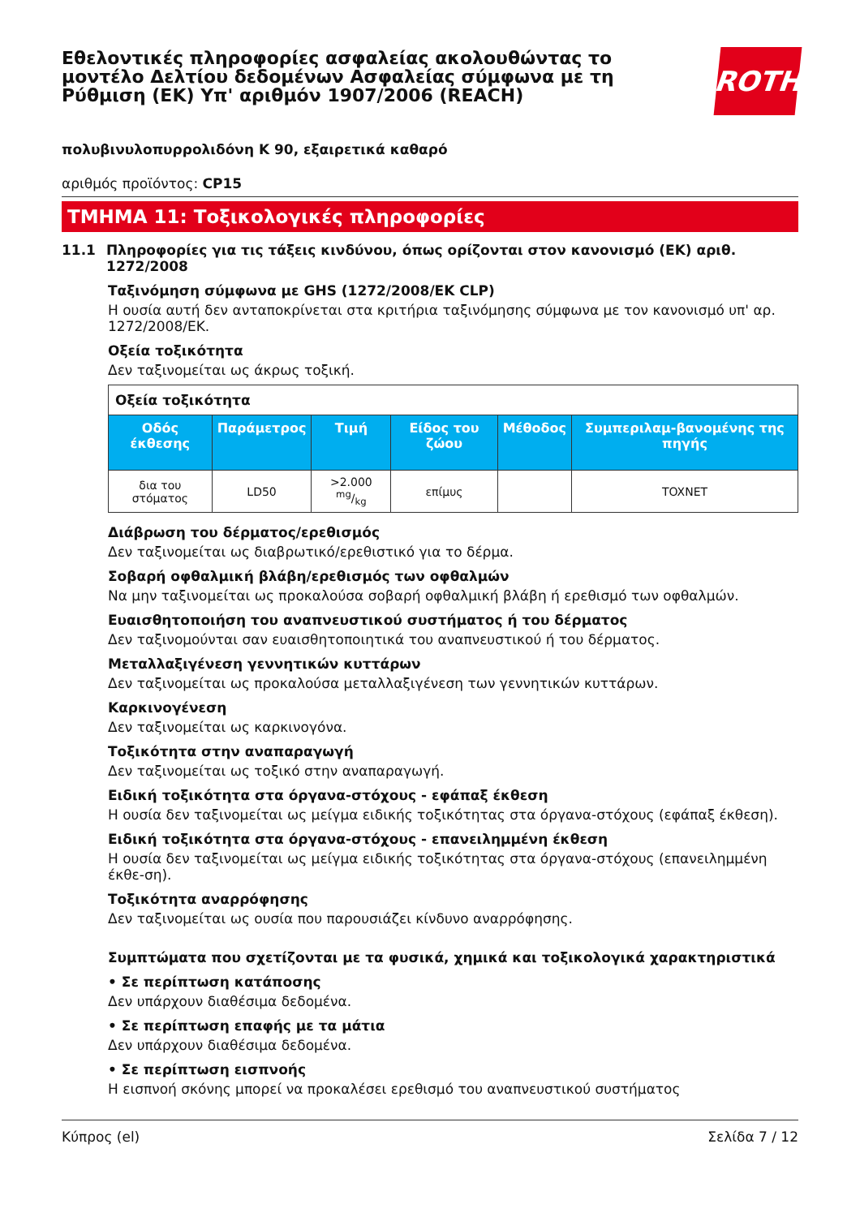Εθελοντικές πληροφορίες ασφαλείας ακολουθώντας το μοντέλο Δελτίου δεδομένων Ασφαλείας σύμφωνα με τη Ρύθμιση (ΕΚ) Υπ' αριθμόν 1907/2006 (REACH)
ROTH
πολυβινυλοπυρρολιδόνη K 90, εξαιρετικά καθαρό
αριθμός προϊόντος: CP15
ΤΜΗΜΑ 11: Τοξικολογικές πληροφορίες
11.1 Πληροφορίες για τις τάξεις κινδύνου, όπως ορίζονται στον κανονισμό (ΕΚ) αριθ. 1272/2008
Ταξινόμηση σύμφωνα με GHS (1272/2008/ΕΚ CLP)
Η ουσία αυτή δεν ανταποκρίνεται στα κριτήρια ταξινόμησης σύμφωνα με τον κανονισμό υπ' αρ. 1272/2008/ΕΚ.
Οξεία τοξικότητα
Δεν ταξινομείται ως άκρως τοξική.
| Οξεία τοξικότητα | | | | | |
| Οδός έκθεσης | Παράμετρος | Τιμή | Είδος του ζώου | Μέθοδος | Συμπεριλαμ-βανομένης της πηγής |
| δια του στόματος | LD50 | >2.000 mg/kg | επίμυς | | TOXNET |
Διάβρωση του δέρματος/ερεθισμός
Δεν ταξινομείται ως διαβρωτικό/ερεθιστικό για το δέρμα.
Σοβαρή οφθαλμική βλάβη/ερεθισμός των οφθαλμών
Να μην ταξινομείται ως προκαλούσα σοβαρή οφθαλμική βλάβη ή ερεθισμό των οφθαλμών.
Ευαισθητοποιήση του αναπνευστικού συστήματος ή του δέρματος
Δεν ταξινομούνται σαν ευαισθητοποιητικά του αναπνευστικού ή του δέρματος.
Μεταλλαξιγένεση γεννητικών κυττάρων
Δεν ταξινομείται ως προκαλούσα μεταλλαξιγένεση των γεννητικών κυττάρων.
Καρκινογένεση
Δεν ταξινομείται ως καρκινογόνα.
Τοξικότητα στην αναπαραγωγή
Δεν ταξινομείται ως τοξικό στην αναπαραγωγή.
Ειδική τοξικότητα στα όργανα-στόχους - εφάπαξ έκθεση
Η ουσία δεν ταξινομείται ως μείγμα ειδικής τοξικότητας στα όργανα-στόχους (εφάπαξ έκθεση).
Ειδική τοξικότητα στα όργανα-στόχους - επανειλημμένη έκθεση
Η ουσία δεν ταξινομείται ως μείγμα ειδικής τοξικότητας στα όργανα-στόχους (επανειλημμένη έκθε-ση).
Τοξικότητα αναρρόφησης
Δεν ταξινομείται ως ουσία που παρουσιάζει κίνδυνο αναρρόφησης.
Συμπτώματα που σχετίζονται με τα φυσικά, χημικά και τοξικολογικά χαρακτηριστικά
• Σε περίπτωση κατάποσης
Δεν υπάρχουν διαθέσιμα δεδομένα.
• Σε περίπτωση επαφής με τα μάτια
Δεν υπάρχουν διαθέσιμα δεδομένα.
• Σε περίπτωση εισπνοής
Η εισπνοή σκόνης μπορεί να προκαλέσει ερεθισμό του αναπνευστικού συστήματος
Κύπρος (el) Σελίδα 7 / 12